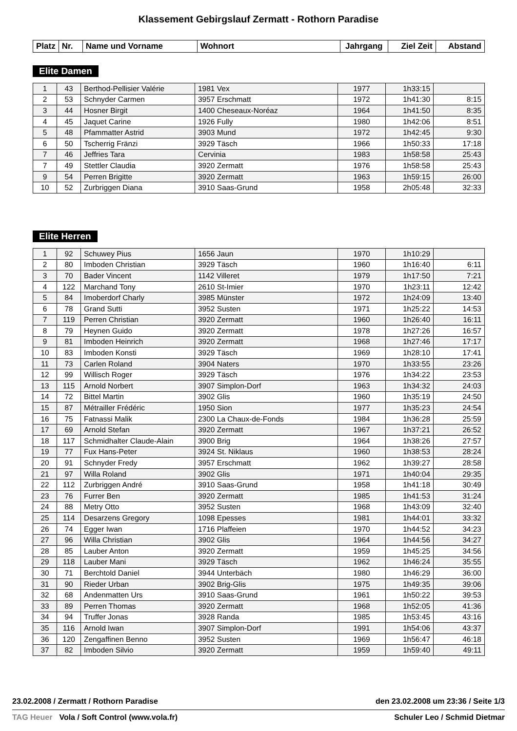Klassement Gebirgslauf Zermatt - Rothorn Paradise
| Platz | Nr. | Name und Vorname | Wohnort | Jahrgang | Ziel Zeit | Abstand |
| --- | --- | --- | --- | --- | --- | --- |
Elite Damen
| 1 | 43 | Berthod-Pellisier Valérie | 1981 Vex | 1977 | 1h33:15 | |
| 2 | 53 | Schnyder Carmen | 3957 Erschmatt | 1972 | 1h41:30 | 8:15 |
| 3 | 44 | Hosner Birgit | 1400 Cheseaux-Noréaz | 1964 | 1h41:50 | 8:35 |
| 4 | 45 | Jaquet Carine | 1926 Fully | 1980 | 1h42:06 | 8:51 |
| 5 | 48 | Pfammatter Astrid | 3903 Mund | 1972 | 1h42:45 | 9:30 |
| 6 | 50 | Tscherrig Fränzi | 3929 Täsch | 1966 | 1h50:33 | 17:18 |
| 7 | 46 | Jeffries Tara | Cervinia | 1983 | 1h58:58 | 25:43 |
| 7 | 49 | Stettler Claudia | 3920 Zermatt | 1976 | 1h58:58 | 25:43 |
| 9 | 54 | Perren Brigitte | 3920 Zermatt | 1963 | 1h59:15 | 26:00 |
| 10 | 52 | Zurbriggen Diana | 3910 Saas-Grund | 1958 | 2h05:48 | 32:33 |
Elite Herren
| 1 | 92 | Schuwey Pius | 1656 Jaun | 1970 | 1h10:29 | |
| 2 | 80 | Imboden Christian | 3929 Täsch | 1960 | 1h16:40 | 6:11 |
| 3 | 70 | Bader Vincent | 1142 Villeret | 1979 | 1h17:50 | 7:21 |
| 4 | 122 | Marchand Tony | 2610 St-Imier | 1970 | 1h23:11 | 12:42 |
| 5 | 84 | Imoberdorf Charly | 3985 Münster | 1972 | 1h24:09 | 13:40 |
| 6 | 78 | Grand Sutti | 3952 Susten | 1971 | 1h25:22 | 14:53 |
| 7 | 119 | Perren Christian | 3920 Zermatt | 1960 | 1h26:40 | 16:11 |
| 8 | 79 | Heynen Guido | 3920 Zermatt | 1978 | 1h27:26 | 16:57 |
| 9 | 81 | Imboden Heinrich | 3920 Zermatt | 1968 | 1h27:46 | 17:17 |
| 10 | 83 | Imboden Konsti | 3929 Täsch | 1969 | 1h28:10 | 17:41 |
| 11 | 73 | Carlen Roland | 3904 Naters | 1970 | 1h33:55 | 23:26 |
| 12 | 99 | Willisch Roger | 3929 Täsch | 1976 | 1h34:22 | 23:53 |
| 13 | 115 | Arnold Norbert | 3907 Simplon-Dorf | 1963 | 1h34:32 | 24:03 |
| 14 | 72 | Bittel Martin | 3902 Glis | 1960 | 1h35:19 | 24:50 |
| 15 | 87 | Métrailler Frédéric | 1950 Sion | 1977 | 1h35:23 | 24:54 |
| 16 | 75 | Fatnassi Malik | 2300 La Chaux-de-Fonds | 1984 | 1h36:28 | 25:59 |
| 17 | 69 | Arnold Stefan | 3920 Zermatt | 1967 | 1h37:21 | 26:52 |
| 18 | 117 | Schmidhalter Claude-Alain | 3900 Brig | 1964 | 1h38:26 | 27:57 |
| 19 | 77 | Fux Hans-Peter | 3924 St. Niklaus | 1960 | 1h38:53 | 28:24 |
| 20 | 91 | Schnyder Fredy | 3957 Erschmatt | 1962 | 1h39:27 | 28:58 |
| 21 | 97 | Willa Roland | 3902 Glis | 1971 | 1h40:04 | 29:35 |
| 22 | 112 | Zurbriggen André | 3910 Saas-Grund | 1958 | 1h41:18 | 30:49 |
| 23 | 76 | Furrer Ben | 3920 Zermatt | 1985 | 1h41:53 | 31:24 |
| 24 | 88 | Metry Otto | 3952 Susten | 1968 | 1h43:09 | 32:40 |
| 25 | 114 | Desarzens Gregory | 1098 Epesses | 1981 | 1h44:01 | 33:32 |
| 26 | 74 | Egger Iwan | 1716 Plaffeien | 1970 | 1h44:52 | 34:23 |
| 27 | 96 | Willa Christian | 3902 Glis | 1964 | 1h44:56 | 34:27 |
| 28 | 85 | Lauber Anton | 3920 Zermatt | 1959 | 1h45:25 | 34:56 |
| 29 | 118 | Lauber Mani | 3929 Täsch | 1962 | 1h46:24 | 35:55 |
| 30 | 71 | Berchtold Daniel | 3944 Unterbäch | 1980 | 1h46:29 | 36:00 |
| 31 | 90 | Rieder Urban | 3902 Brig-Glis | 1975 | 1h49:35 | 39:06 |
| 32 | 68 | Andenmatten Urs | 3910 Saas-Grund | 1961 | 1h50:22 | 39:53 |
| 33 | 89 | Perren Thomas | 3920 Zermatt | 1968 | 1h52:05 | 41:36 |
| 34 | 94 | Truffer Jonas | 3928 Randa | 1985 | 1h53:45 | 43:16 |
| 35 | 116 | Arnold Iwan | 3907 Simplon-Dorf | 1991 | 1h54:06 | 43:37 |
| 36 | 120 | Zengaffinen Benno | 3952 Susten | 1969 | 1h56:47 | 46:18 |
| 37 | 82 | Imboden Silvio | 3920 Zermatt | 1959 | 1h59:40 | 49:11 |
23.02.2008 / Zermatt / Rothorn Paradise den 23.02.2008 um 23:36 / Seite 1/3
TAG Heuer Vola / Soft Control (www.vola.fr) Schuler Leo / Schmid Dietmar